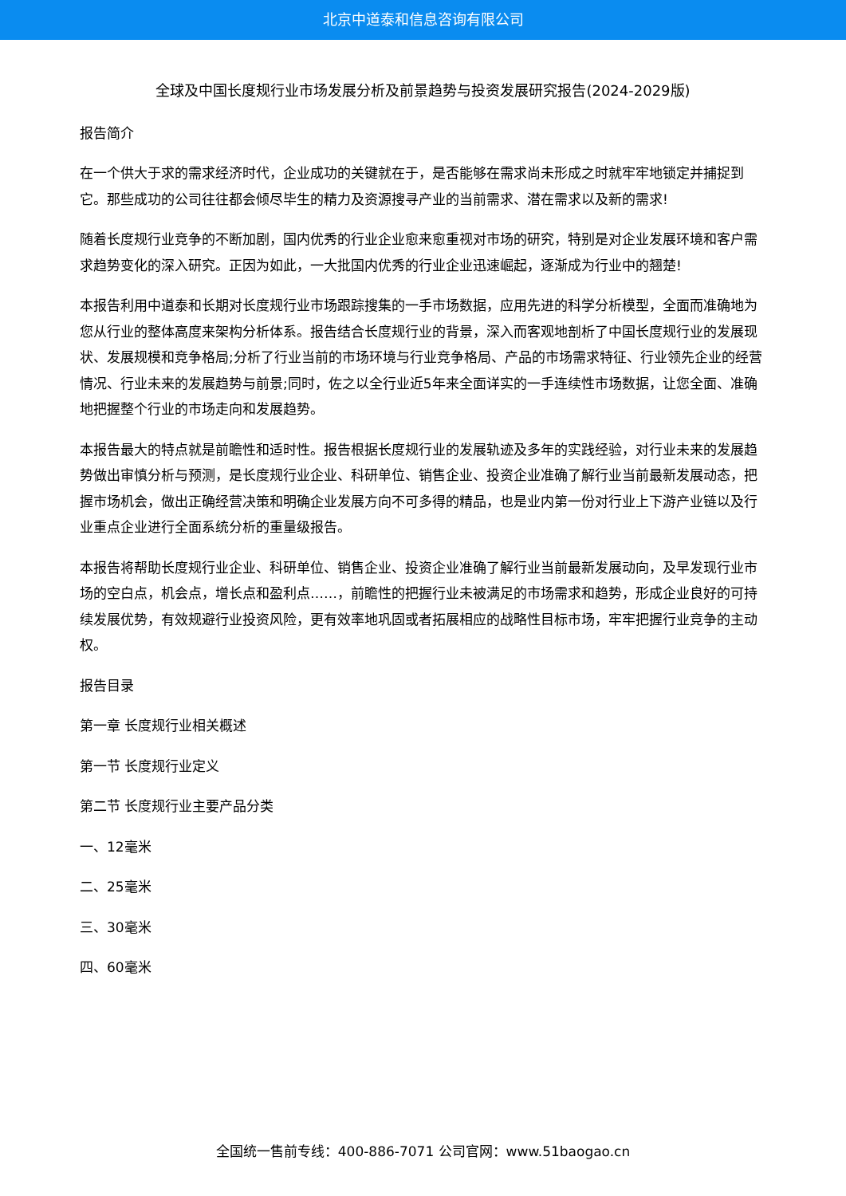北京中道泰和信息咨询有限公司
全球及中国长度规行业市场发展分析及前景趋势与投资发展研究报告(2024-2029版)
报告简介
在一个供大于求的需求经济时代，企业成功的关键就在于，是否能够在需求尚未形成之时就牢牢地锁定并捕捉到它。那些成功的公司往往都会倾尽毕生的精力及资源搜寻产业的当前需求、潜在需求以及新的需求!
随着长度规行业竞争的不断加剧，国内优秀的行业企业愈来愈重视对市场的研究，特别是对企业发展环境和客户需求趋势变化的深入研究。正因为如此，一大批国内优秀的行业企业迅速崛起，逐渐成为行业中的翘楚!
本报告利用中道泰和长期对长度规行业市场跟踪搜集的一手市场数据，应用先进的科学分析模型，全面而准确地为您从行业的整体高度来架构分析体系。报告结合长度规行业的背景，深入而客观地剖析了中国长度规行业的发展现状、发展规模和竞争格局;分析了行业当前的市场环境与行业竞争格局、产品的市场需求特征、行业领先企业的经营情况、行业未来的发展趋势与前景;同时，佐之以全行业近5年来全面详实的一手连续性市场数据，让您全面、准确地把握整个行业的市场走向和发展趋势。
本报告最大的特点就是前瞻性和适时性。报告根据长度规行业的发展轨迹及多年的实践经验，对行业未来的发展趋势做出审慎分析与预测，是长度规行业企业、科研单位、销售企业、投资企业准确了解行业当前最新发展动态，把握市场机会，做出正确经营决策和明确企业发展方向不可多得的精品，也是业内第一份对行业上下游产业链以及行业重点企业进行全面系统分析的重量级报告。
本报告将帮助长度规行业企业、科研单位、销售企业、投资企业准确了解行业当前最新发展动向，及早发现行业市场的空白点，机会点，增长点和盈利点……，前瞻性的把握行业未被满足的市场需求和趋势，形成企业良好的可持续发展优势，有效规避行业投资风险，更有效率地巩固或者拓展相应的战略性目标市场，牢牢把握行业竞争的主动权。
报告目录
第一章 长度规行业相关概述
第一节 长度规行业定义
第二节 长度规行业主要产品分类
一、12毫米
二、25毫米
三、30毫米
四、60毫米
全国统一售前专线：400-886-7071 公司官网：www.51baogao.cn